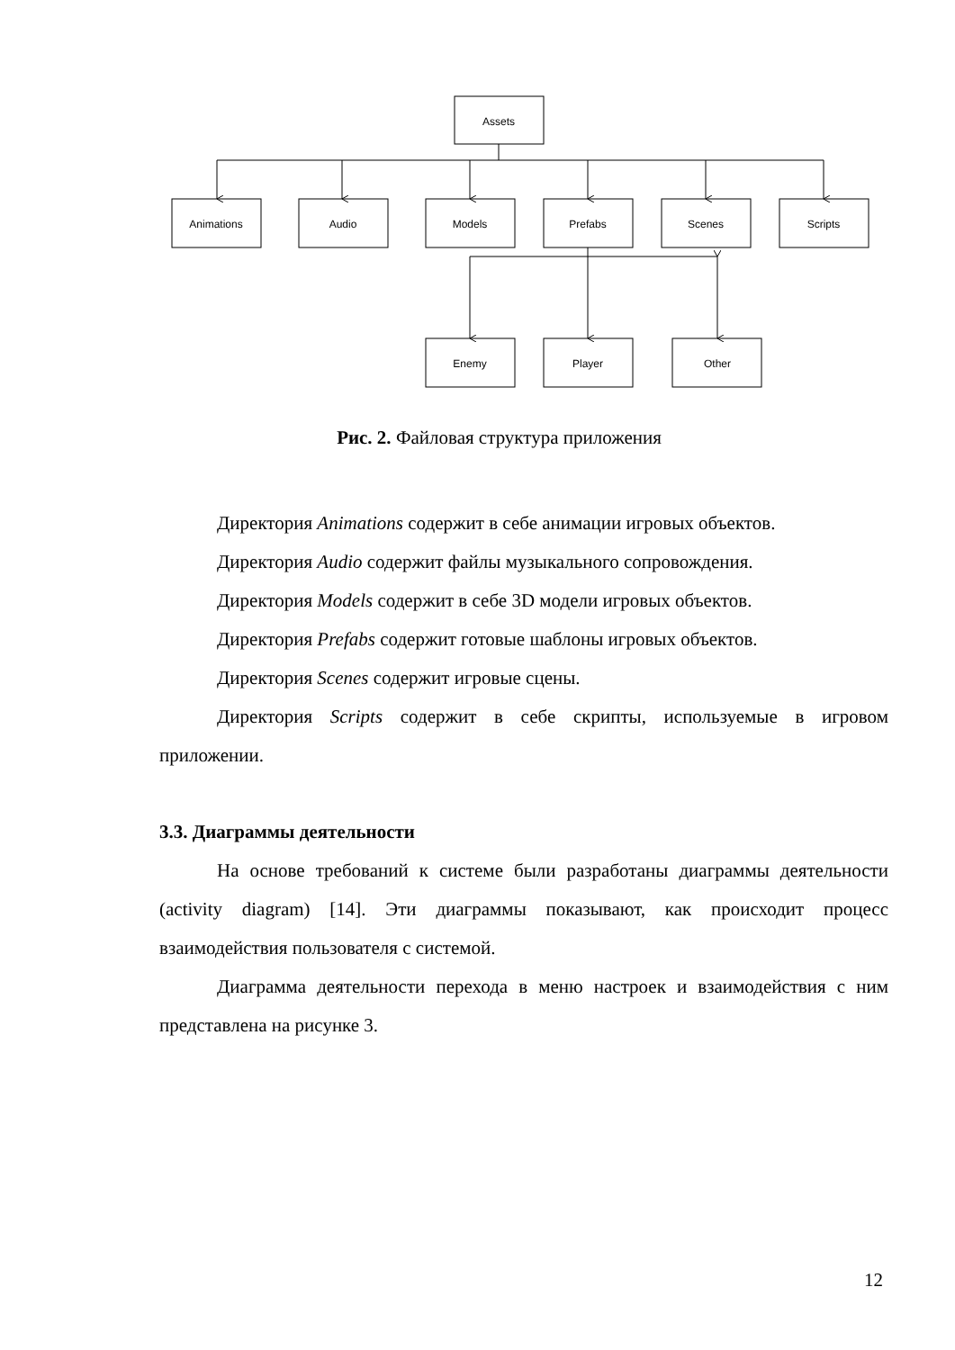Assets
Animations
Audio
Models
Prefabs
Scenes
Scripts
Enemy
Player
Other
Рис. 2. Файловая структура приложения
Директория Animations содержит в себе анимации игровых объектов.
Директория Audio содержит файлы музыкального сопровождения.
Директория Models содержит в себе 3D модели игровых объектов.
Директория Prefabs содержит готовые шаблоны игровых объектов.
Директория Scenes содержит игровые сцены.
Директория Scripts содержит в себе скрипты, используемые в игровом приложении.
3.3. Диаграммы деятельности
На основе требований к системе были разработаны диаграммы деятельности (activity diagram) [14]. Эти диаграммы показывают, как происходит процесс взаимодействия пользователя с системой.
Диаграмма деятельности перехода в меню настроек и взаимодействия с ним представлена на рисунке 3.
12